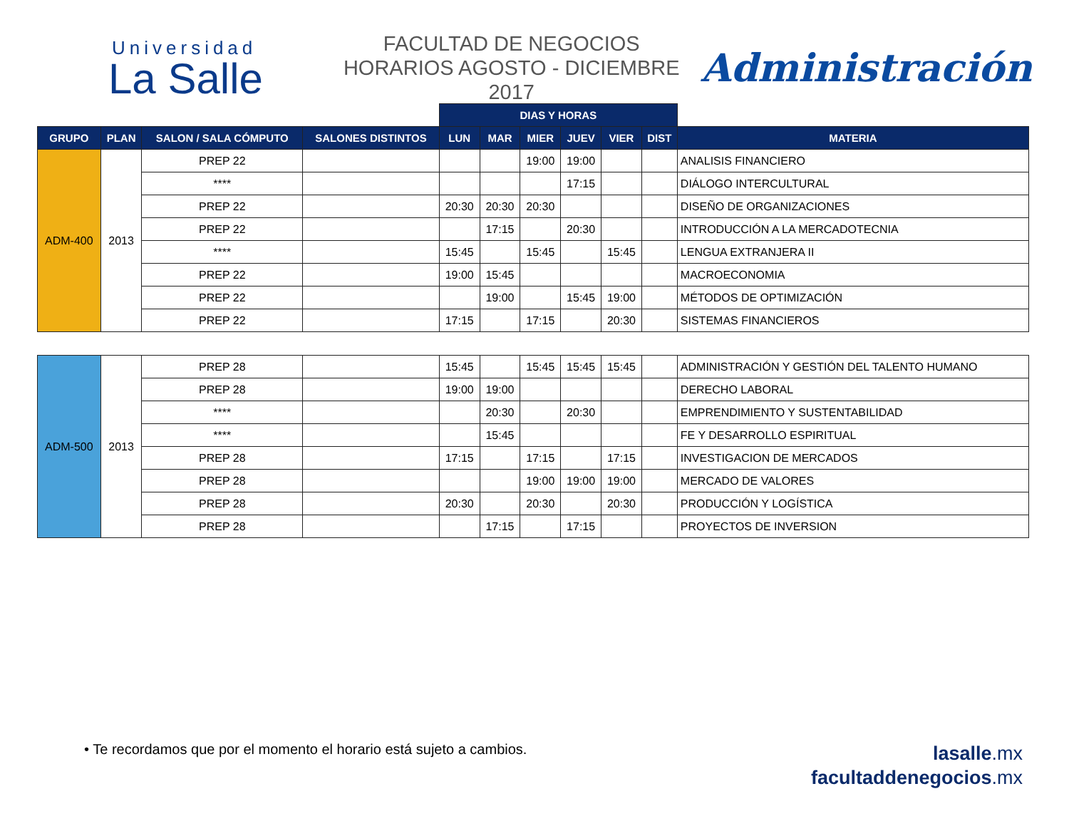Universidad
La Salle
FACULTAD DE NEGOCIOS
HORARIOS AGOSTO - DICIEMBRE 2017
Administración
| | | | | DIAS Y HORAS | | | | | | |
| GRUPO | PLAN | SALON / SALA CÓMPUTO | SALONES DISTINTOS | LUN | MAR | MIER | JUEV | VIER | DIST | MATERIA |
| ADM-400 | 2013 | PREP 22 | | | | 19:00 | 19:00 | | | ANALISIS FINANCIERO |
| | | **** | | | | | 17:15 | | | DIÁLOGO INTERCULTURAL |
| | | PREP 22 | | 20:30 | 20:30 | 20:30 | | | | DISEÑO DE ORGANIZACIONES |
| | | PREP 22 | | | 17:15 | | 20:30 | | | INTRODUCCIÓN A LA MERCADOTECNIA |
| | | **** | | 15:45 | | 15:45 | | 15:45 | | LENGUA EXTRANJERA II |
| | | PREP 22 | | 19:00 | 15:45 | | | | | MACROECONOMIA |
| | | PREP 22 | | | 19:00 | | 15:45 | 19:00 | | MÉTODOS DE OPTIMIZACIÓN |
| | | PREP 22 | | 17:15 | | 17:15 | | 20:30 | | SISTEMAS FINANCIEROS |
| ADM-500 | 2013 | PREP 28 | | 15:45 | | 15:45 | 15:45 | 15:45 | | ADMINISTRACIÓN Y GESTIÓN DEL TALENTO HUMANO |
| | | PREP 28 | | 19:00 | 19:00 | | | | | DERECHO LABORAL |
| | | **** | | | 20:30 | | 20:30 | | | EMPRENDIMIENTO Y SUSTENTABILIDAD |
| | | **** | | | 15:45 | | | | | FE Y DESARROLLO ESPIRITUAL |
| | | PREP 28 | | 17:15 | | 17:15 | | 17:15 | | INVESTIGACION DE MERCADOS |
| | | PREP 28 | | | | 19:00 | 19:00 | 19:00 | | MERCADO DE VALORES |
| | | PREP 28 | | 20:30 | | 20:30 | | 20:30 | | PRODUCCIÓN Y LOGÍSTICA |
| | | PREP 28 | | | 17:15 | | 17:15 | | | PROYECTOS DE INVERSION |
• Te recordamos que por el momento el horario está sujeto a cambios.
lasalle.mx
facultaddenegocios.mx